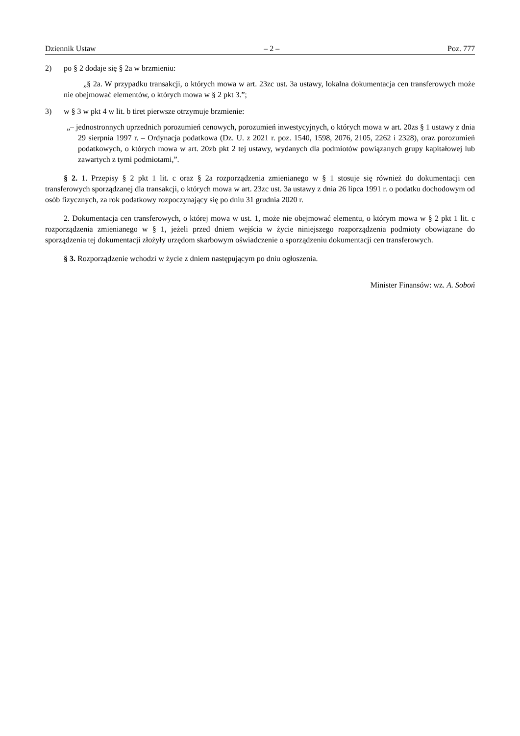Dziennik Ustaw – 2 – Poz. 777
2) po § 2 dodaje się § 2a w brzmieniu:
„§ 2a. W przypadku transakcji, o których mowa w art. 23zc ust. 3a ustawy, lokalna dokumentacja cen transferowych może nie obejmować elementów, o których mowa w § 2 pkt 3.”;
3) w § 3 w pkt 4 w lit. b tiret pierwsze otrzymuje brzmienie:
„– jednostronnych uprzednich porozumień cenowych, porozumień inwestycyjnych, o których mowa w art. 20zs § 1 ustawy z dnia 29 sierpnia 1997 r. – Ordynacja podatkowa (Dz. U. z 2021 r. poz. 1540, 1598, 2076, 2105, 2262 i 2328), oraz porozumień podatkowych, o których mowa w art. 20zb pkt 2 tej ustawy, wydanych dla podmiotów powiązanych grupy kapitałowej lub zawartych z tymi podmiotami,”.
§ 2. 1. Przepisy § 2 pkt 1 lit. c oraz § 2a rozporządzenia zmienianego w § 1 stosuje się również do dokumentacji cen transferowych sporządzanej dla transakcji, o których mowa w art. 23zc ust. 3a ustawy z dnia 26 lipca 1991 r. o podatku dochodowym od osób fizycznych, za rok podatkowy rozpoczynający się po dniu 31 grudnia 2020 r.
2. Dokumentacja cen transferowych, o której mowa w ust. 1, może nie obejmować elementu, o którym mowa w § 2 pkt 1 lit. c rozporządzenia zmienianego w § 1, jeżeli przed dniem wejścia w życie niniejszego rozporządzenia podmioty obowiązane do sporządzenia tej dokumentacji złożyły urzędom skarbowym oświadczenie o sporządzeniu dokumentacji cen transferowych.
§ 3. Rozporządzenie wchodzi w życie z dniem następującym po dniu ogłoszenia.
Minister Finansów: wz. A. Soboń